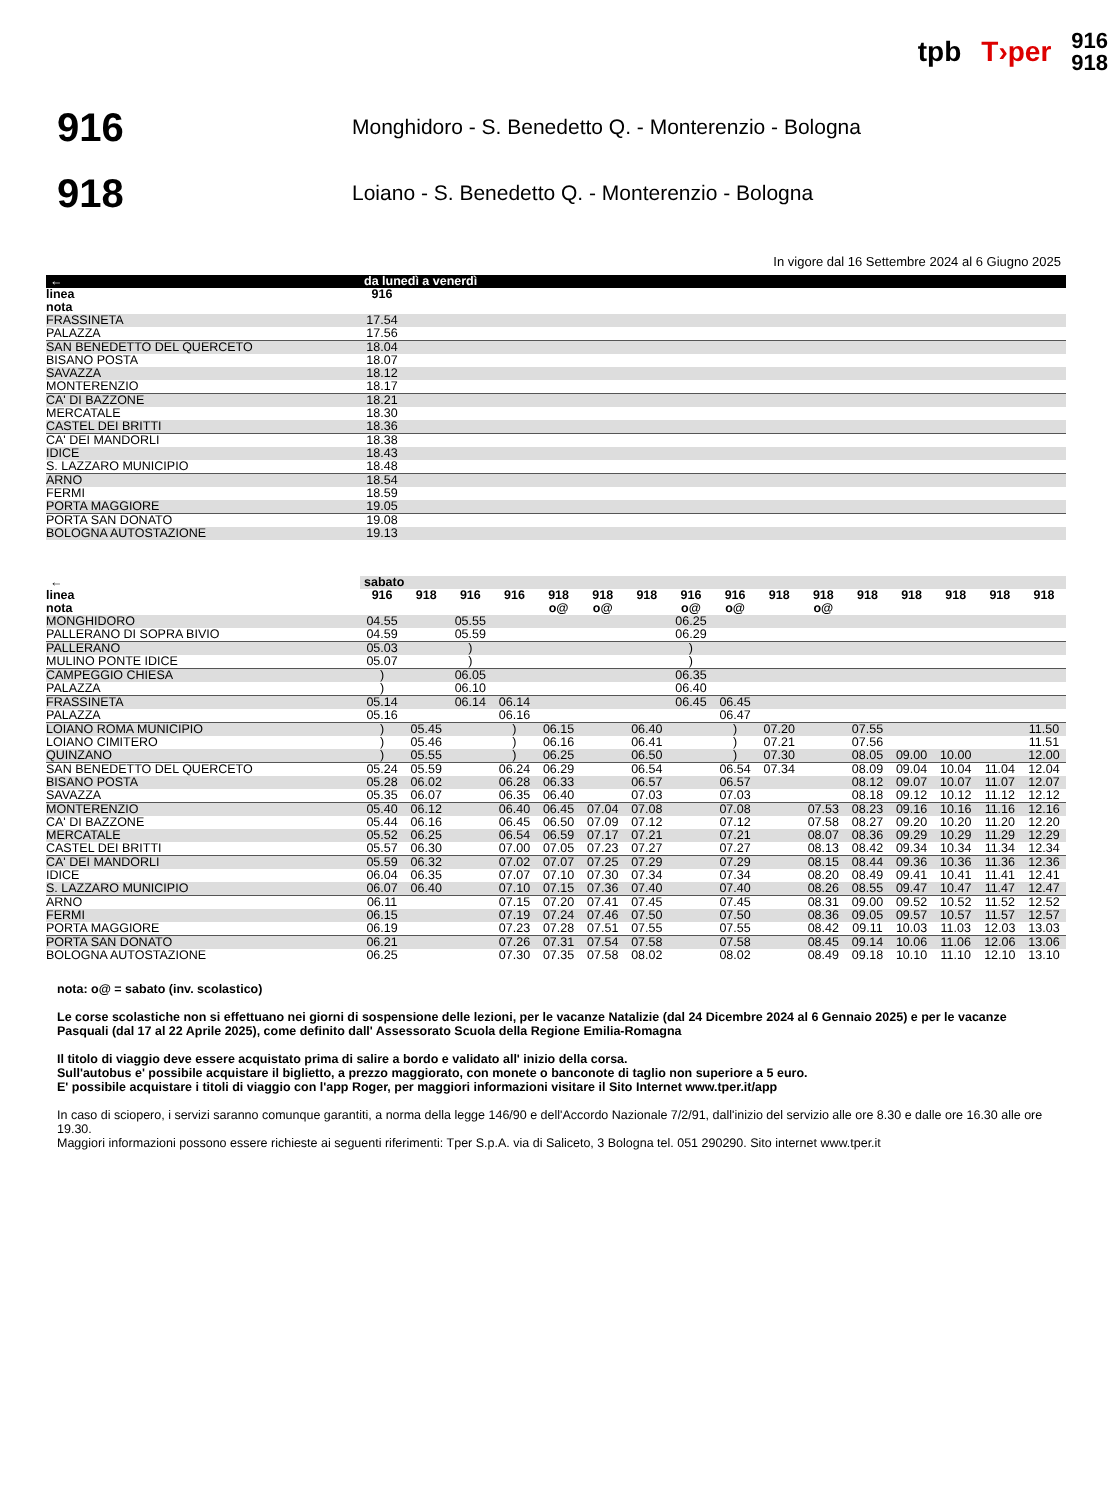tpb T›per 916
918
916
Monghidoro - S. Benedetto Q. - Monterenzio - Bologna
918
Loiano - S. Benedetto Q. - Monterenzio - Bologna
In vigore dal 16 Settembre 2024 al 6 Giugno 2025
| ← | da lunedì a venerdì | |
| --- | --- | --- |
| linea | 916 | |
| nota | | |
| FRASSINETA | 17.54 | |
| PALAZZA | 17.56 | |
| SAN BENEDETTO DEL QUERCETO | 18.04 | |
| BISANO POSTA | 18.07 | |
| SAVAZZA | 18.12 | |
| MONTERENZIO | 18.17 | |
| CA' DI BAZZONE | 18.21 | |
| MERCATALE | 18.30 | |
| CASTEL DEI BRITTI | 18.36 | |
| CA' DEI MANDORLI | 18.38 | |
| IDICE | 18.43 | |
| S. LAZZARO MUNICIPIO | 18.48 | |
| ARNO | 18.54 | |
| FERMI | 18.59 | |
| PORTA MAGGIORE | 19.05 | |
| PORTA SAN DONATO | 19.08 | |
| BOLOGNA AUTOSTAZIONE | 19.13 | |
| ← | sabato | | | | | | | | | | | | | | | |
| --- | --- | --- | --- | --- | --- | --- | --- | --- | --- | --- | --- | --- | --- | --- | --- | --- |
| linea | 916 | 918 | 916 | 916 | 918 | 918 | 918 | 916 | 916 | 918 | 918 | 918 | 918 | 918 | 918 | 918 |
| nota | | | | | o@ | o@ | | o@ | o@ | | o@ | | | | | |
| MONGHIDORO | 04.55 | | 05.55 | | | | | 06.25 | | | | | | | | |
| PALLERANO DI SOPRA BIVIO | 04.59 | | 05.59 | | | | | 06.29 | | | | | | | | |
| PALLERANO | 05.03 | | ) | | | | | ) | | | | | | | | |
| MULINO PONTE IDICE | 05.07 | | ) | | | | | ) | | | | | | | | |
| CAMPEGGIO CHIESA | ) | | 06.05 | | | | | 06.35 | | | | | | | | |
| PALAZZA | ) | | 06.10 | | | | | 06.40 | | | | | | | | |
| FRASSINETA | 05.14 | | 06.14 | 06.14 | | | | 06.45 | 06.45 | | | | | | | |
| PALAZZA | 05.16 | | | 06.16 | | | | | 06.47 | | | | | | | |
| LOIANO ROMA MUNICIPIO | ) | 05.45 | | ) | 06.15 | | 06.40 | | ) | 07.20 | | 07.55 | | | | 11.50 |
| LOIANO CIMITERO | ) | 05.46 | | ) | 06.16 | | 06.41 | | ) | 07.21 | | 07.56 | | | | 11.51 |
| QUINZANO | ) | 05.55 | | ) | 06.25 | | 06.50 | | ) | 07.30 | | 08.05 | 09.00 | 10.00 | | 12.00 |
| SAN BENEDETTO DEL QUERCETO | 05.24 | 05.59 | | 06.24 | 06.29 | | 06.54 | | 06.54 | 07.34 | | 08.09 | 09.04 | 10.04 | 11.04 | 12.04 |
| BISANO POSTA | 05.28 | 06.02 | | 06.28 | 06.33 | | 06.57 | | 06.57 | | | 08.12 | 09.07 | 10.07 | 11.07 | 12.07 |
| SAVAZZA | 05.35 | 06.07 | | 06.35 | 06.40 | | 07.03 | | 07.03 | | | 08.18 | 09.12 | 10.12 | 11.12 | 12.12 |
| MONTERENZIO | 05.40 | 06.12 | | 06.40 | 06.45 | 07.04 | 07.08 | | 07.08 | | 07.53 | 08.23 | 09.16 | 10.16 | 11.16 | 12.16 |
| CA' DI BAZZONE | 05.44 | 06.16 | | 06.45 | 06.50 | 07.09 | 07.12 | | 07.12 | | 07.58 | 08.27 | 09.20 | 10.20 | 11.20 | 12.20 |
| MERCATALE | 05.52 | 06.25 | | 06.54 | 06.59 | 07.17 | 07.21 | | 07.21 | | 08.07 | 08.36 | 09.29 | 10.29 | 11.29 | 12.29 |
| CASTEL DEI BRITTI | 05.57 | 06.30 | | 07.00 | 07.05 | 07.23 | 07.27 | | 07.27 | | 08.13 | 08.42 | 09.34 | 10.34 | 11.34 | 12.34 |
| CA' DEI MANDORLI | 05.59 | 06.32 | | 07.02 | 07.07 | 07.25 | 07.29 | | 07.29 | | 08.15 | 08.44 | 09.36 | 10.36 | 11.36 | 12.36 |
| IDICE | 06.04 | 06.35 | | 07.07 | 07.10 | 07.30 | 07.34 | | 07.34 | | 08.20 | 08.49 | 09.41 | 10.41 | 11.41 | 12.41 |
| S. LAZZARO MUNICIPIO | 06.07 | 06.40 | | 07.10 | 07.15 | 07.36 | 07.40 | | 07.40 | | 08.26 | 08.55 | 09.47 | 10.47 | 11.47 | 12.47 |
| ARNO | 06.11 | | | 07.15 | 07.20 | 07.41 | 07.45 | | 07.45 | | 08.31 | 09.00 | 09.52 | 10.52 | 11.52 | 12.52 |
| FERMI | 06.15 | | | 07.19 | 07.24 | 07.46 | 07.50 | | 07.50 | | 08.36 | 09.05 | 09.57 | 10.57 | 11.57 | 12.57 |
| PORTA MAGGIORE | 06.19 | | | 07.23 | 07.28 | 07.51 | 07.55 | | 07.55 | | 08.42 | 09.11 | 10.03 | 11.03 | 12.03 | 13.03 |
| PORTA SAN DONATO | 06.21 | | | 07.26 | 07.31 | 07.54 | 07.58 | | 07.58 | | 08.45 | 09.14 | 10.06 | 11.06 | 12.06 | 13.06 |
| BOLOGNA AUTOSTAZIONE | 06.25 | | | 07.30 | 07.35 | 07.58 | 08.02 | | 08.02 | | 08.49 | 09.18 | 10.10 | 11.10 | 12.10 | 13.10 |
nota: o@ = sabato (inv. scolastico)
Le corse scolastiche non si effettuano nei giorni di sospensione delle lezioni, per le vacanze Natalizie (dal 24 Dicembre 2024 al 6 Gennaio 2025) e per le vacanze Pasquali (dal 17 al 22 Aprile 2025), come definito dall' Assessorato Scuola della Regione Emilia-Romagna
Il titolo di viaggio deve essere acquistato prima di salire a bordo e validato all' inizio della corsa.
Sull'autobus e' possibile acquistare il biglietto, a prezzo maggiorato, con monete o banconote di taglio non superiore a 5 euro.
E' possibile acquistare i titoli di viaggio con l'app Roger, per maggiori informazioni visitare il Sito Internet www.tper.it/app
In caso di sciopero, i servizi saranno comunque garantiti, a norma della legge 146/90 e dell'Accordo Nazionale 7/2/91, dall'inizio del servizio alle ore 8.30 e dalle ore 16.30 alle ore 19.30.
Maggiori informazioni possono essere richieste ai seguenti riferimenti: Tper S.p.A. via di Saliceto, 3 Bologna tel. 051 290290. Sito internet www.tper.it